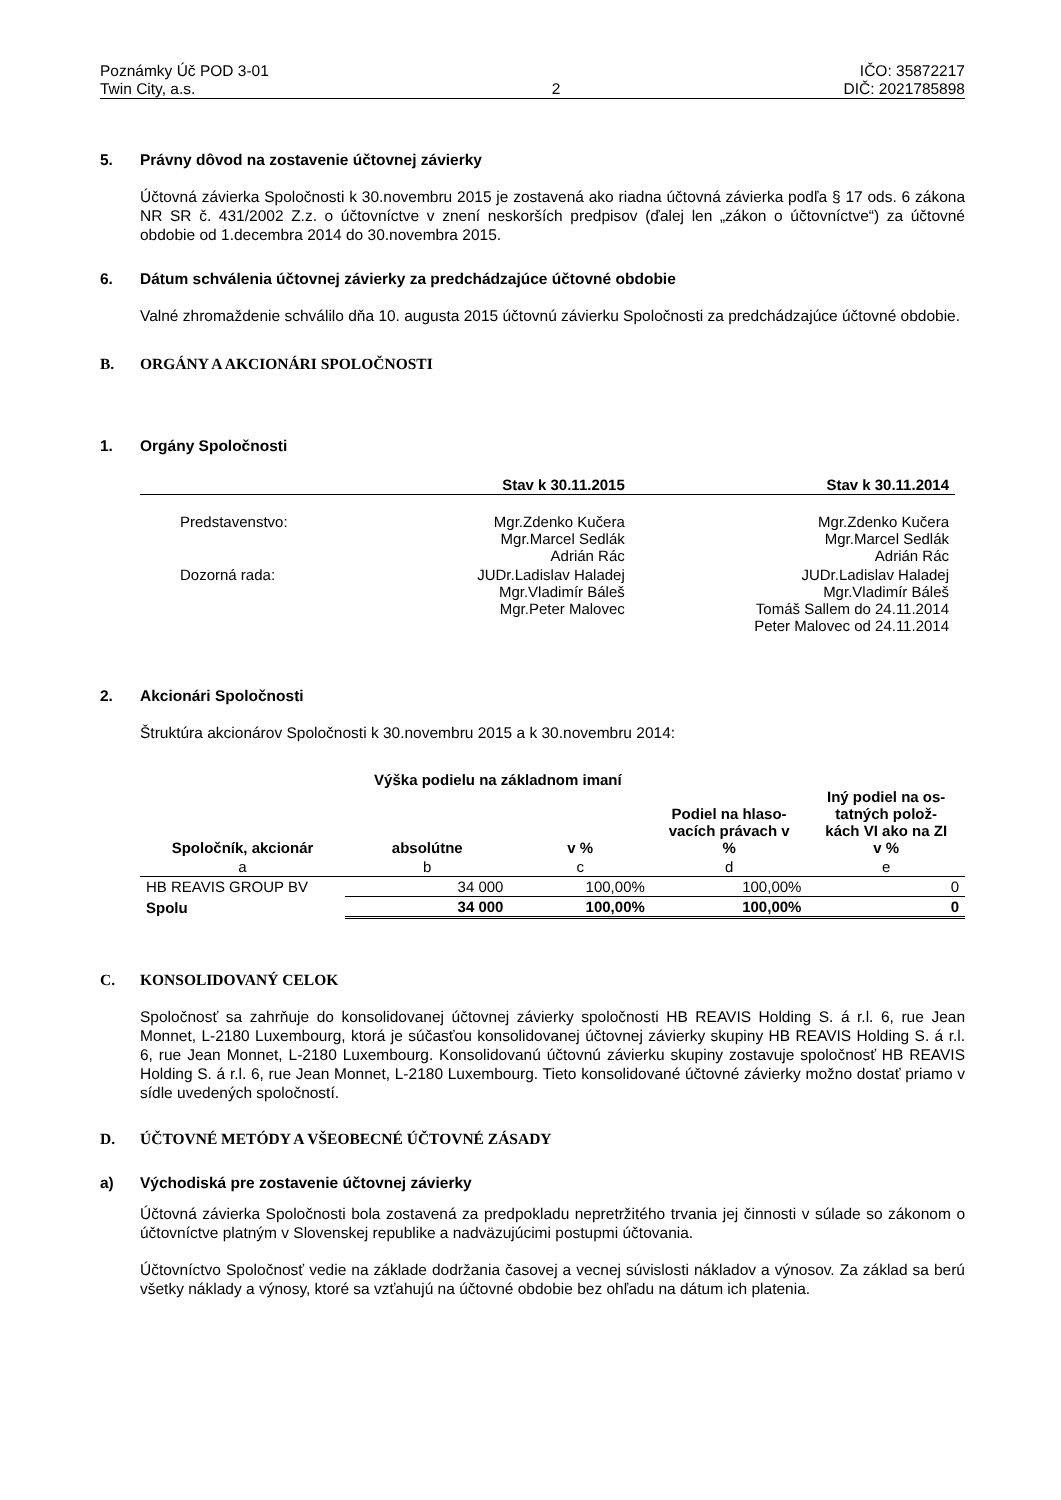Poznámky Úč POD 3-01
Twin City, a.s.
2 IČO: 35872217
DIČ: 2021785898
5. Právny dôvod na zostavenie účtovnej závierky
Účtovná závierka Spoločnosti k 30.novembru 2015 je zostavená ako riadna účtovná závierka podľa § 17 ods. 6 zákona NR SR č. 431/2002 Z.z. o účtovníctve v znení neskorších predpisov (ďalej len „zákon o účtovníctve“) za účtovné obdobie od 1.decembra 2014 do 30.novembra 2015.
6. Dátum schválenia účtovnej závierky za predchádzajúce účtovné obdobie
Valné zhromaždenie schválilo dňa 10. augusta 2015 účtovnú závierku Spoločnosti za predchádzajúce účtovné obdobie.
B. ORGÁNY A AKCIONÁRI SPOLOČNOSTI
1. Orgány Spoločnosti
| | Stav k 30.11.2015 | Stav k 30.11.2014 |
| --- | --- | --- |
| Predstavenstvo: | Mgr.Zdenko Kučera Mgr.Marcel Sedlák Adrián Rác | Mgr.Zdenko Kučera Mgr.Marcel Sedlák Adrián Rác |
| Dozorná rada: | JUDr.Ladislav Haladej Mgr.Vladimír Báleš Mgr.Peter Malovec | JUDr.Ladislav Haladej Mgr.Vladimír Báleš Tomáš Sallem do 24.11.2014 Peter Malovec od 24.11.2014 |
2. Akcionári Spoločnosti
Štruktúra akcionárov Spoločnosti k 30.novembru 2015 a k 30.novembru 2014:
| | Výška podielu na základnom imaní | | Podiel na hlaso- vacích právach v % | Iný podiel na os- tatných polož- kách VI ako na ZI v % |
| --- | --- | --- | --- | --- |
| Spoločník, akcionár | absolútne | v % | | |
| a | b | c | d | e |
| HB REAVIS GROUP BV | 34 000 | 100,00% | 100,00% | 0 |
| Spolu | 34 000 | 100,00% | 100,00% | 0 |
C. KONSOLIDOVANÝ CELOK
Spoločnosť sa zahrňuje do konsolidovanej účtovnej závierky spoločnosti HB REAVIS Holding S. á r.l. 6, rue Jean Monnet, L-2180 Luxembourg, ktorá je súčasťou konsolidovanej účtovnej závierky skupiny HB REAVIS Holding S. á r.l. 6, rue Jean Monnet, L-2180 Luxembourg. Konsolidovanú účtovnú závierku skupiny zostavuje spoločnosť HB REAVIS Holding S. á r.l. 6, rue Jean Monnet, L-2180 Luxembourg. Tieto konsolidované účtovné závierky možno dostať priamo v sídle uvedených spoločností.
D. ÚČTOVNÉ METÓDY A VŠEOBECNÉ ÚČTOVNÉ ZÁSADY
a) Východiská pre zostavenie účtovnej závierky
Účtovná závierka Spoločnosti bola zostavená za predpokladu nepretržitého trvania jej činnosti v súlade so zákonom o účtovníctve platným v Slovenskej republike a nadväzujúcimi postupmi účtovania.
Účtovníctvo Spoločnosť vedie na základe dodržania časovej a vecnej súvislosti nákladov a výnosov. Za základ sa berú všetky náklady a výnosy, ktoré sa vzťahujú na účtovné obdobie bez ohľadu na dátum ich platenia.